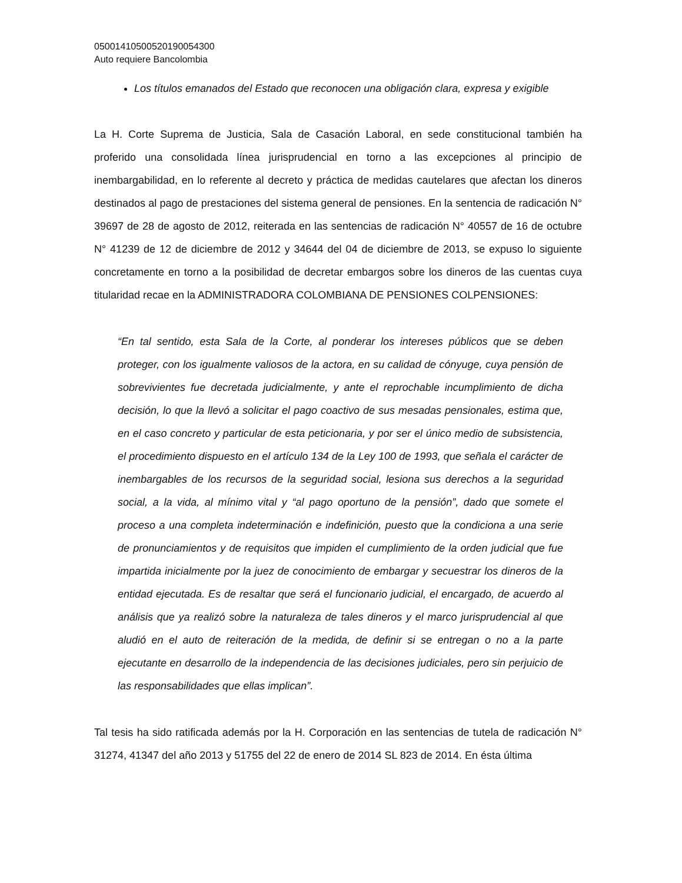05001410500520190054300
Auto requiere Bancolombia
Los títulos emanados del Estado que reconocen una obligación clara, expresa y exigible
La H. Corte Suprema de Justicia, Sala de Casación Laboral, en sede constitucional también ha proferido una consolidada línea jurisprudencial en torno a las excepciones al principio de inembargabilidad, en lo referente al decreto y práctica de medidas cautelares que afectan los dineros destinados al pago de prestaciones del sistema general de pensiones. En la sentencia de radicación N° 39697 de 28 de agosto de 2012, reiterada en las sentencias de radicación N° 40557 de 16 de octubre N° 41239 de 12 de diciembre de 2012 y 34644 del 04 de diciembre de 2013, se expuso lo siguiente concretamente en torno a la posibilidad de decretar embargos sobre los dineros de las cuentas cuya titularidad recae en la ADMINISTRADORA COLOMBIANA DE PENSIONES COLPENSIONES:
“En tal sentido, esta Sala de la Corte, al ponderar los intereses públicos que se deben proteger, con los igualmente valiosos de la actora, en su calidad de cónyuge, cuya pensión de sobrevivientes fue decretada judicialmente, y ante el reprochable incumplimiento de dicha decisión, lo que la llevó a solicitar el pago coactivo de sus mesadas pensionales, estima que, en el caso concreto y particular de esta peticionaria, y por ser el único medio de subsistencia, el procedimiento dispuesto en el artículo 134 de la Ley 100 de 1993, que señala el carácter de inembargables de los recursos de la seguridad social, lesiona sus derechos a la seguridad social, a la vida, al mínimo vital y “al pago oportuno de la pensión”, dado que somete el proceso a una completa indeterminación e indefinición, puesto que la condiciona a una serie de pronunciamientos y de requisitos que impiden el cumplimiento de la orden judicial que fue impartida inicialmente por la juez de conocimiento de embargar y secuestrar los dineros de la entidad ejecutada. Es de resaltar que será el funcionario judicial, el encargado, de acuerdo al análisis que ya realizó sobre la naturaleza de tales dineros y el marco jurisprudencial al que aludió en el auto de reiteración de la medida, de definir si se entregan o no a la parte ejecutante en desarrollo de la independencia de las decisiones judiciales, pero sin perjuicio de las responsabilidades que ellas implican”.
Tal tesis ha sido ratificada además por la H. Corporación en las sentencias de tutela de radicación N° 31274, 41347 del año 2013 y 51755 del 22 de enero de 2014 SL 823 de 2014. En ésta última